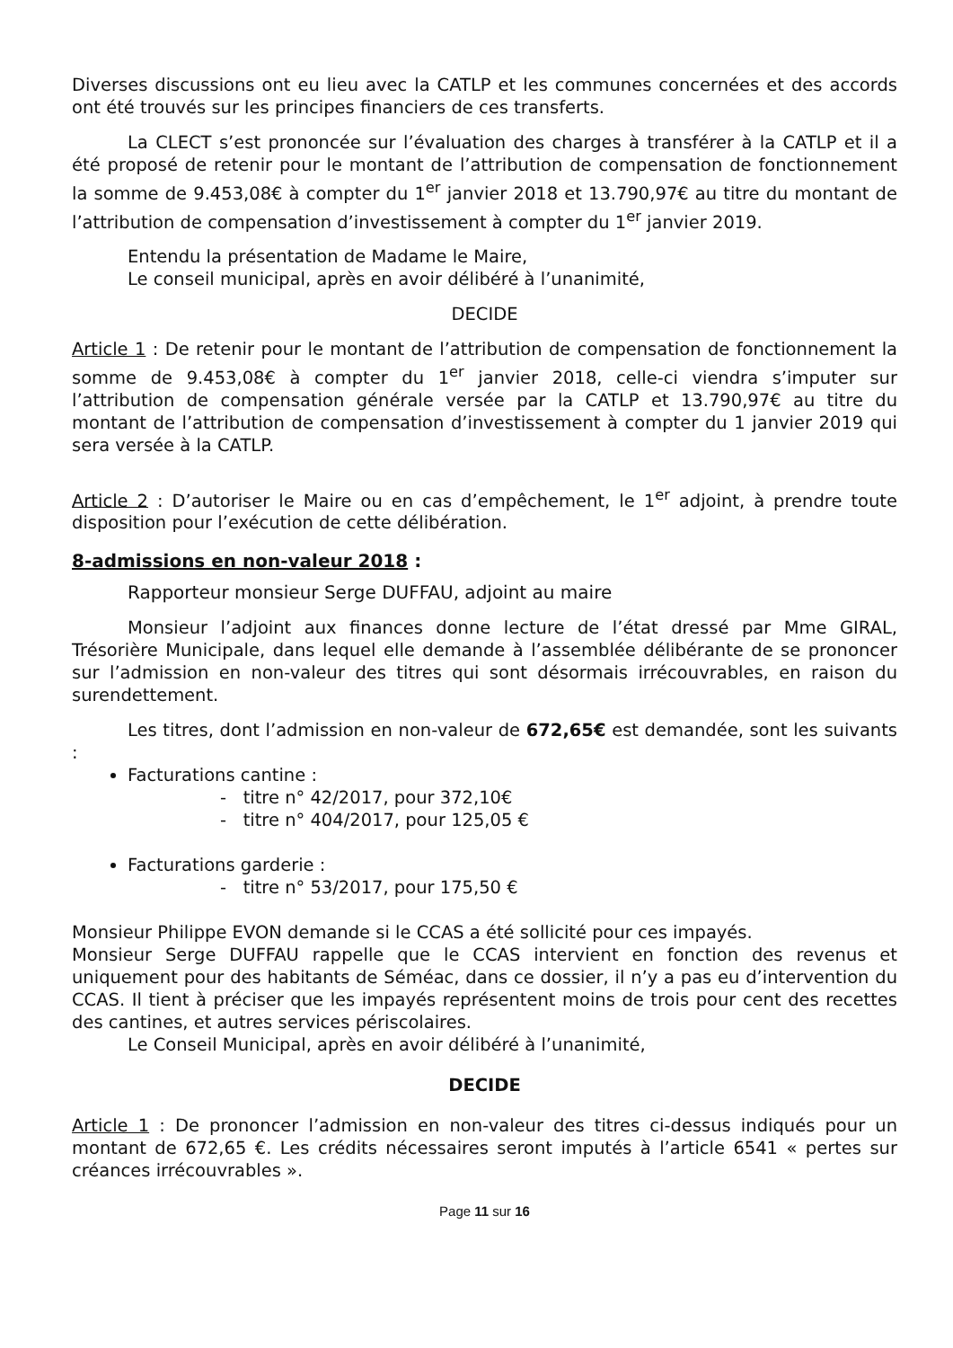Diverses discussions ont eu lieu avec la CATLP et les communes concernées et des accords ont été trouvés sur les principes financiers de ces transferts.
La CLECT s’est prononcée sur l’évaluation des charges à transférer à la CATLP et il a été proposé de retenir pour le montant de l’attribution de compensation de fonctionnement la somme de 9.453,08€ à compter du 1<sup>er</sup> janvier 2018 et 13.790,97€ au titre du montant de l’attribution de compensation d’investissement à compter du 1<sup>er</sup> janvier 2019.
Entendu la présentation de Madame le Maire,
Le conseil municipal, après en avoir délibéré à l’unanimité,
DECIDE
Article 1 : De retenir pour le montant de l’attribution de compensation de fonctionnement la somme de 9.453,08€ à compter du 1<sup>er</sup> janvier 2018, celle-ci viendra s’imputer sur l’attribution de compensation générale versée par la CATLP et 13.790,97€ au titre du montant de l’attribution de compensation d’investissement à compter du 1 janvier 2019 qui sera versée à la CATLP.
Article 2 : D’autoriser le Maire ou en cas d’empêchement, le 1<sup>er</sup> adjoint, à prendre toute disposition pour l’exécution de cette délibération.
8-admissions en non-valeur 2018 :
Rapporteur monsieur Serge DUFFAU, adjoint au maire
Monsieur l’adjoint aux finances donne lecture de l’état dressé par Mme GIRAL, Trésorière Municipale, dans lequel elle demande à l’assemblée délibérante de se prononcer sur l’admission en non-valeur des titres qui sont désormais irrécouvrables, en raison du surendettement.
Les titres, dont l’admission en non-valeur de 672,65€ est demandée, sont les suivants :
Facturations cantine :
- titre n° 42/2017, pour 372,10€
- titre n° 404/2017, pour 125,05 €
Facturations garderie :
- titre n° 53/2017, pour 175,50 €
Monsieur Philippe EVON demande si le CCAS a été sollicité pour ces impayés.
Monsieur Serge DUFFAU rappelle que le CCAS intervient en fonction des revenus et uniquement pour des habitants de Séméac, dans ce dossier, il n’y a pas eu d’intervention du CCAS. Il tient à préciser que les impayés représentent moins de trois pour cent des recettes des cantines, et autres services périscolaires.
Le Conseil Municipal, après en avoir délibéré à l’unanimité,
DECIDE
Article 1 : De prononcer l’admission en non-valeur des titres ci-dessus indiqués pour un montant de 672,65 €. Les crédits nécessaires seront imputés à l’article 6541 « pertes sur créances irrécouvrables ».
Page 11 sur 16